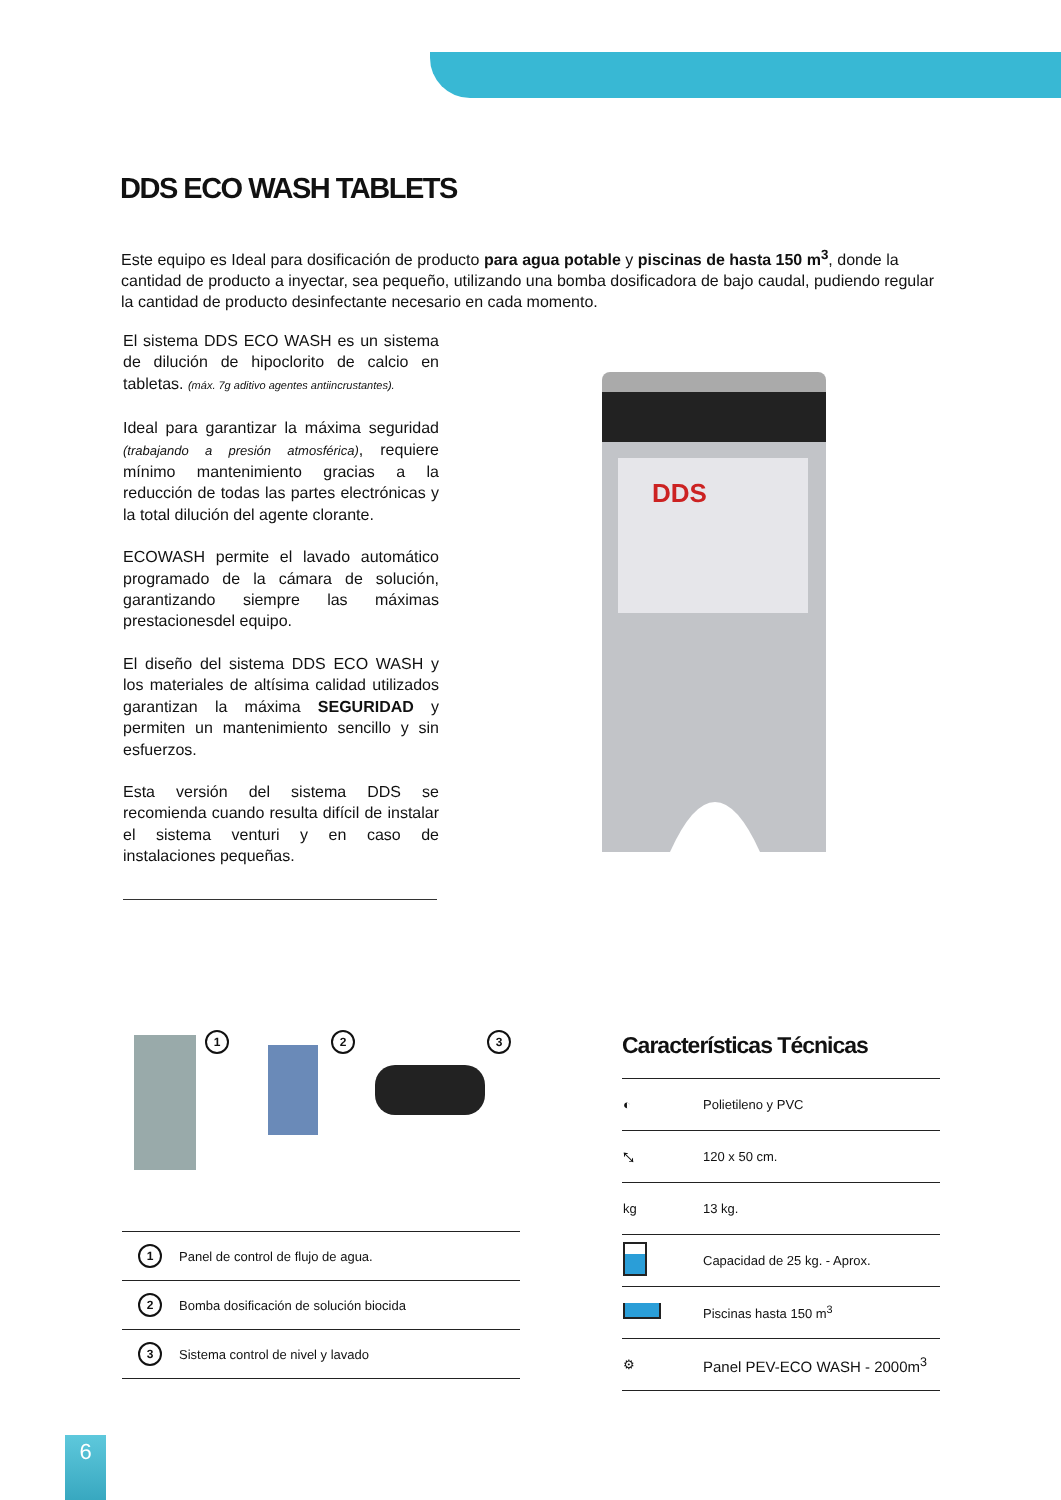DDS ECO WASH TABLETS
Este equipo es Ideal para dosificación de producto para agua potable y piscinas de hasta 150 m<sup>3</sup>, donde la cantidad de producto a inyectar, sea pequeño, utilizando una bomba dosificadora de bajo caudal, pudiendo regular la cantidad de producto desinfectante necesario en cada momento.
El sistema DDS ECO WASH es un sistema de dilución de hipoclorito de calcio en tabletas. (máx. 7g aditivo agentes antiincrustantes).
Ideal para garantizar la máxima seguridad (trabajando a presión atmosférica), requiere mínimo mantenimiento gracias a la reducción de todas las partes electrónicas y la total dilución del agente clorante.
ECOWASH permite el lavado automático programado de la cámara de solución, garantizando siempre las máximas prestacionesdel equipo.
El diseño del sistema DDS ECO WASH y los materiales de altísima calidad utilizados garantizan la máxima SEGURIDAD y permiten un mantenimiento sencillo y sin esfuerzos.
Esta versión del sistema DDS se recomienda cuando resulta difícil de instalar el sistema venturi y en caso de instalaciones pequeñas.
DDS
1 2 3
| 1 | Panel de control de flujo de agua. |
| 2 | Bomba dosificación de solución biocida |
| 3 | Sistema control de nivel y lavado |
Características Técnicas
| ◐ | Polietileno y PVC |
| ⤡ | 120 x 50 cm. |
| kg | 13 kg. |
| | Capacidad de 25 kg. - Aprox. |
| | Piscinas hasta 150 m<sup>3</sup> |
| ⚙ | Panel PEV-ECO WASH - 2000m<sup>3</sup> |
6